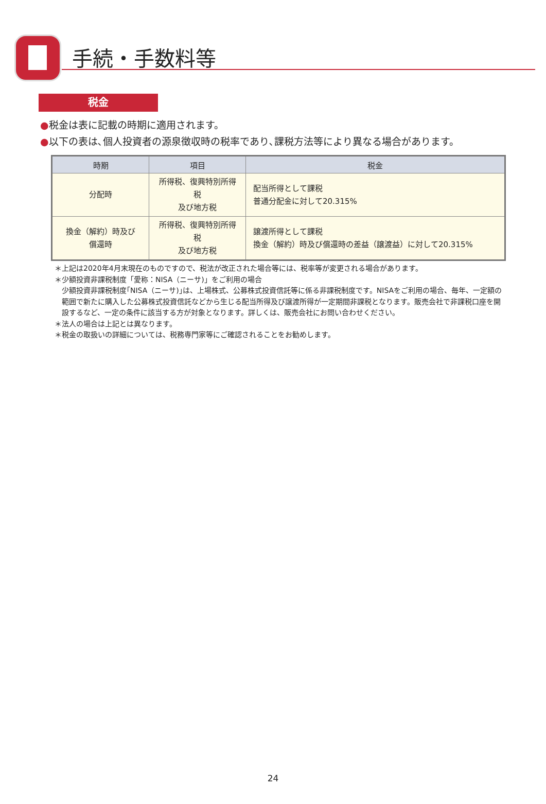手続・手数料等
税金
●税金は表に記載の時期に適用されます。
●以下の表は､個人投資者の源泉徴収時の税率であり､課税方法等により異なる場合があります。
| 時期 | 項目 | 税金 |
| --- | --- | --- |
| 分配時 | 所得税、復興特別所得税 及び地方税 | 配当所得として課税 普通分配金に対して20.315% |
| 換金（解約）時及び 償還時 | 所得税、復興特別所得税 及び地方税 | 譲渡所得として課税 換金（解約）時及び償還時の差益（譲渡益）に対して20.315% |
＊上記は2020年4月末現在のものですので、税法が改正された場合等には、税率等が変更される場合があります。
＊少額投資非課税制度「愛称：NISA（ニーサ)」をご利用の場合
少額投資非課税制度｢NISA（ニーサ)｣は、上場株式、公募株式投資信託等に係る非課税制度です。NISAをご利用の場合、毎年、一定額の範囲で新たに購入した公募株式投資信託などから生じる配当所得及び譲渡所得が一定期間非課税となります。販売会社で非課税口座を開設するなど、一定の条件に該当する方が対象となります。詳しくは、販売会社にお問い合わせください。
＊法人の場合は上記とは異なります。
＊税金の取扱いの詳細については、税務専門家等にご確認されることをお勧めします。
24